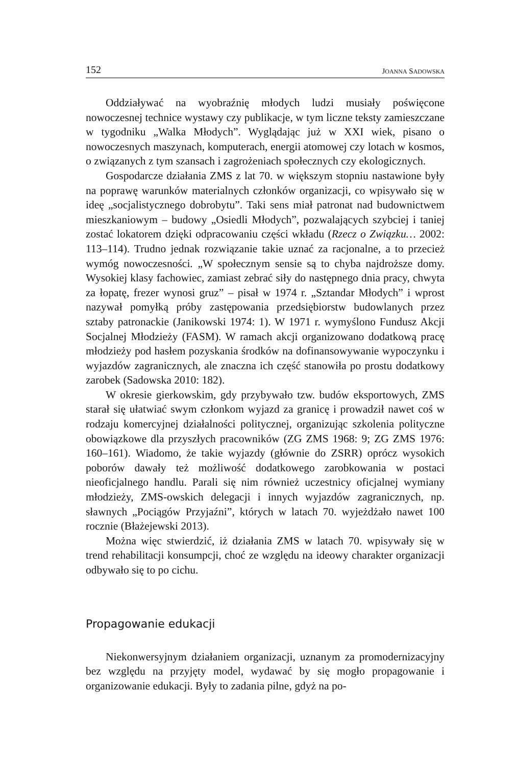152 JOANNA SADOWSKA
Oddziaływać na wyobraźnię młodych ludzi musiały poświęcone nowoczesnej technice wystawy czy publikacje, w tym liczne teksty zamieszczane w tygodniku „Walka Młodych”. Wyglądając już w XXI wiek, pisano o nowoczesnych maszynach, komputerach, energii atomowej czy lotach w kosmos, o związanych z tym szansach i zagrożeniach społecznych czy ekologicznych.
Gospodarcze działania ZMS z lat 70. w większym stopniu nastawione były na poprawę warunków materialnych członków organizacji, co wpisywało się w ideę „socjalistycznego dobrobytu”. Taki sens miał patronat nad budownictwem mieszkaniowym – budowy „Osiedli Młodych”, pozwalających szybciej i taniej zostać lokatorem dzięki odpracowaniu części wkładu (Rzecz o Związku… 2002: 113–114). Trudno jednak rozwiązanie takie uznać za racjonalne, a to przecież wymóg nowoczesności. „W społecznym sensie są to chyba najdroższe domy. Wysokiej klasy fachowiec, zamiast zebrać siły do następnego dnia pracy, chwyta za łopatę, frezer wynosi gruz” – pisał w 1974 r. „Sztandar Młodych” i wprost nazywał pomyłką próby zastępowania przedsiębiorstw budowlanych przez sztaby patronackie (Janikowski 1974: 1). W 1971 r. wymyślono Fundusz Akcji Socjalnej Młodzieży (FASM). W ramach akcji organizowano dodatkową pracę młodzieży pod hasłem pozyskania środków na dofinansowywanie wypoczynku i wyjazdów zagranicznych, ale znaczna ich część stanowiła po prostu dodatkowy zarobek (Sadowska 2010: 182).
W okresie gierkowskim, gdy przybywało tzw. budów eksportowych, ZMS starał się ułatwiać swym członkom wyjazd za granicę i prowadził nawet coś w rodzaju komercyjnej działalności politycznej, organizując szkolenia polityczne obowiązkowe dla przyszłych pracowników (ZG ZMS 1968: 9; ZG ZMS 1976: 160–161). Wiadomo, że takie wyjazdy (głównie do ZSRR) oprócz wysokich poborów dawały też możliwość dodatkowego zarobkowania w postaci nieoficjalnego handlu. Parali się nim również uczestnicy oficjalnej wymiany młodzieży, ZMS-owskich delegacji i innych wyjazdów zagranicznych, np. sławnych „Pociągów Przyjaźni”, których w latach 70. wyjeżdżało nawet 100 rocznie (Błażejewski 2013).
Można więc stwierdzić, iż działania ZMS w latach 70. wpisywały się w trend rehabilitacji konsumpcji, choć ze względu na ideowy charakter organizacji odbywało się to po cichu.
Propagowanie edukacji
Niekonwersyjnym działaniem organizacji, uznanym za promodernizacyjny bez względu na przyjęty model, wydawać by się mogło propagowanie i organizowanie edukacji. Były to zadania pilne, gdyż na po-